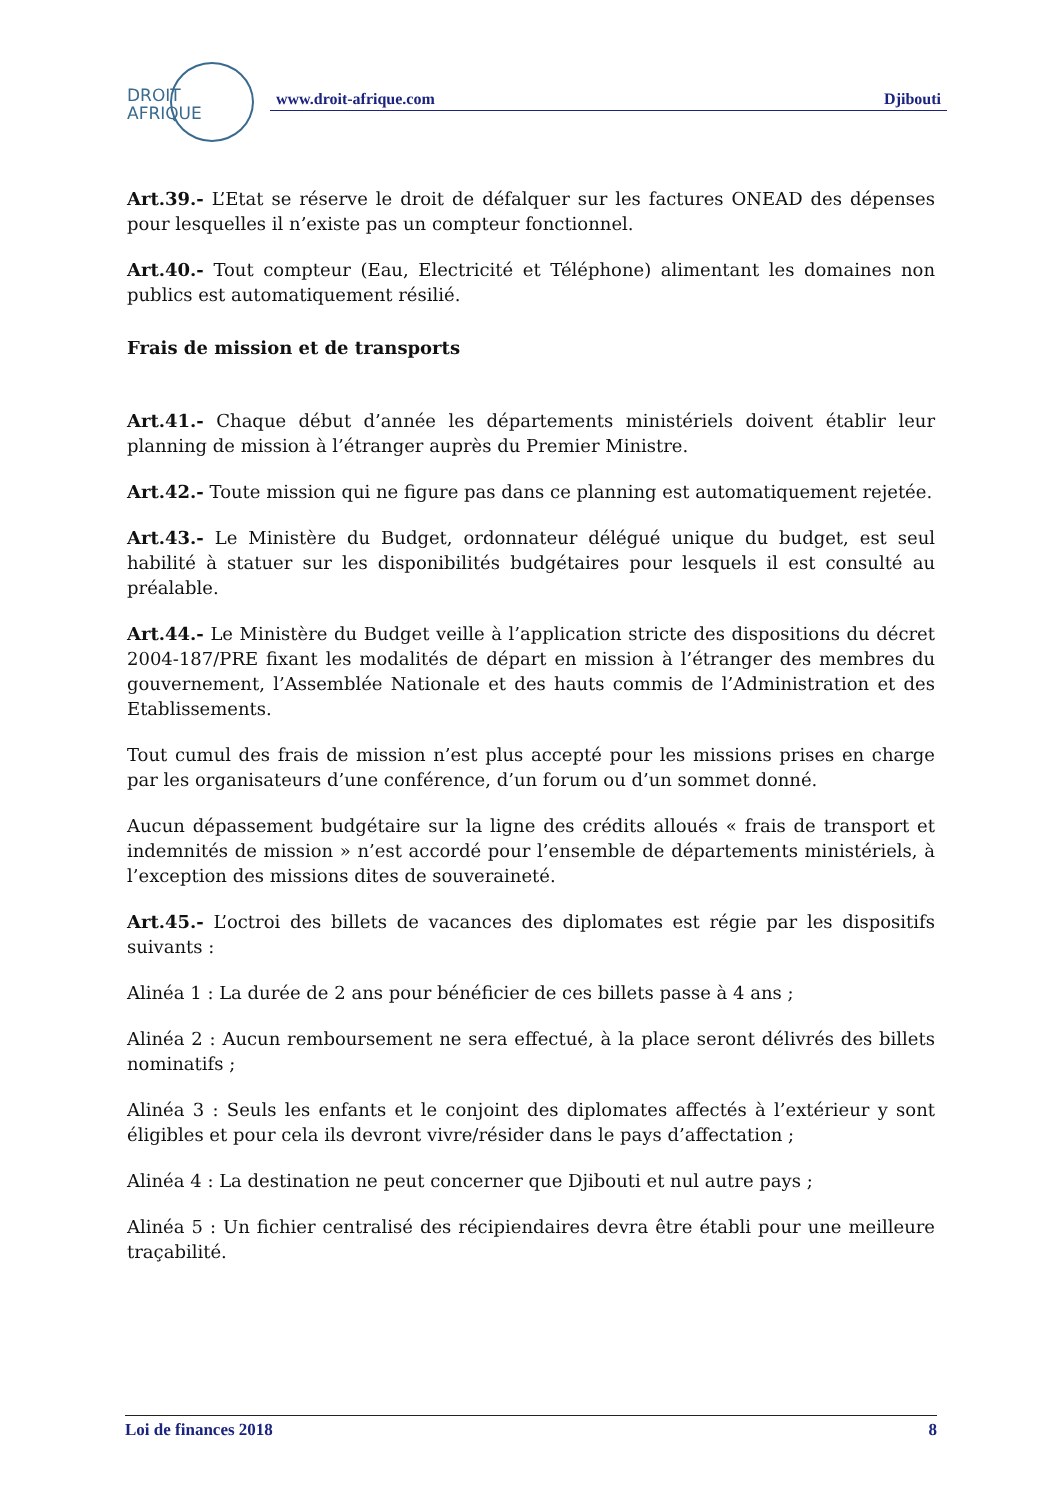DROIT
AFRIQUE
www.droit-afrique.com Djibouti
Art.39.- L’Etat se réserve le droit de défalquer sur les factures ONEAD des dépenses pour lesquelles il n’existe pas un compteur fonctionnel.
Art.40.- Tout compteur (Eau, Electricité et Téléphone) alimentant les domaines non publics est automatiquement résilié.
Frais de mission et de transports
Art.41.- Chaque début d’année les départements ministériels doivent établir leur planning de mission à l’étranger auprès du Premier Ministre.
Art.42.- Toute mission qui ne figure pas dans ce planning est automatiquement rejetée.
Art.43.- Le Ministère du Budget, ordonnateur délégué unique du budget, est seul habilité à statuer sur les disponibilités budgétaires pour lesquels il est consulté au préalable.
Art.44.- Le Ministère du Budget veille à l’application stricte des dispositions du décret 2004-187/PRE fixant les modalités de départ en mission à l’étranger des membres du gouvernement, l’Assemblée Nationale et des hauts commis de l’Administration et des Etablissements.
Tout cumul des frais de mission n’est plus accepté pour les missions prises en charge par les organisateurs d’une conférence, d’un forum ou d’un sommet donné.
Aucun dépassement budgétaire sur la ligne des crédits alloués « frais de transport et indemnités de mission » n’est accordé pour l’ensemble de départements ministériels, à l’exception des missions dites de souveraineté.
Art.45.- L’octroi des billets de vacances des diplomates est régie par les dispositifs suivants :
Alinéa 1 : La durée de 2 ans pour bénéficier de ces billets passe à 4 ans ;
Alinéa 2 : Aucun remboursement ne sera effectué, à la place seront délivrés des billets nominatifs ;
Alinéa 3 : Seuls les enfants et le conjoint des diplomates affectés à l’extérieur y sont éligibles et pour cela ils devront vivre/résider dans le pays d’affectation ;
Alinéa 4 : La destination ne peut concerner que Djibouti et nul autre pays ;
Alinéa 5 : Un fichier centralisé des récipiendaires devra être établi pour une meilleure traçabilité.
Loi de finances 2018 8